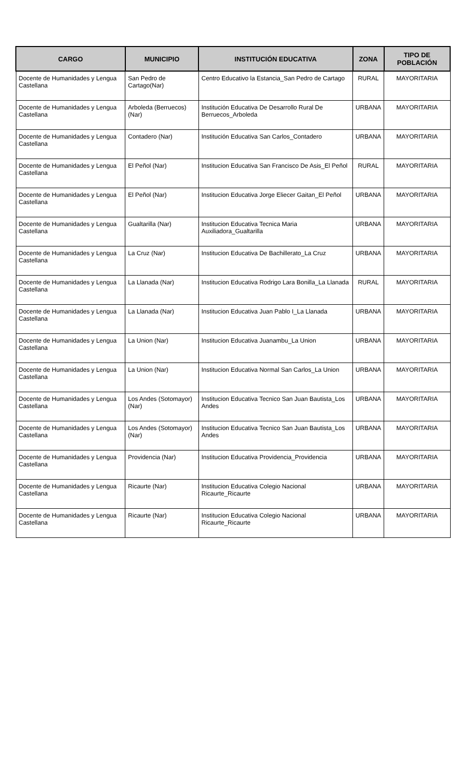| CARGO | MUNICIPIO | INSTITUCIÓN EDUCATIVA | ZONA | TIPO DE POBLACIÓN |
| --- | --- | --- | --- | --- |
| Docente de Humanidades y Lengua Castellana | San Pedro de Cartago(Nar) | Centro Educativo la Estancia_San Pedro de Cartago | RURAL | MAYORITARIA |
| Docente de Humanidades y Lengua Castellana | Arboleda (Berruecos) (Nar) | Institución Educativa De Desarrollo Rural De Berruecos_Arboleda | URBANA | MAYORITARIA |
| Docente de Humanidades y Lengua Castellana | Contadero (Nar) | Institución Educativa San Carlos_Contadero | URBANA | MAYORITARIA |
| Docente de Humanidades y Lengua Castellana | El Peñol (Nar) | Institucion Educativa San Francisco De Asis_El Peñol | RURAL | MAYORITARIA |
| Docente de Humanidades y Lengua Castellana | El Peñol (Nar) | Institucion Educativa Jorge Eliecer Gaitan_El Peñol | URBANA | MAYORITARIA |
| Docente de Humanidades y Lengua Castellana | Gualtarilla (Nar) | Institucion Educativa Tecnica Maria Auxiliadora_Gualtarilla | URBANA | MAYORITARIA |
| Docente de Humanidades y Lengua Castellana | La Cruz (Nar) | Institucion Educativa De Bachillerato_La Cruz | URBANA | MAYORITARIA |
| Docente de Humanidades y Lengua Castellana | La Llanada (Nar) | Institucion Educativa Rodrigo Lara Bonilla_La Llanada | RURAL | MAYORITARIA |
| Docente de Humanidades y Lengua Castellana | La Llanada (Nar) | Institucion Educativa Juan Pablo I_La Llanada | URBANA | MAYORITARIA |
| Docente de Humanidades y Lengua Castellana | La Union (Nar) | Institucion Educativa Juanambu_La Union | URBANA | MAYORITARIA |
| Docente de Humanidades y Lengua Castellana | La Union (Nar) | Institucion Educativa Normal San Carlos_La Union | URBANA | MAYORITARIA |
| Docente de Humanidades y Lengua Castellana | Los Andes (Sotomayor) (Nar) | Institucion Educativa Tecnico San Juan Bautista_Los Andes | URBANA | MAYORITARIA |
| Docente de Humanidades y Lengua Castellana | Los Andes (Sotomayor) (Nar) | Institucion Educativa Tecnico San Juan Bautista_Los Andes | URBANA | MAYORITARIA |
| Docente de Humanidades y Lengua Castellana | Providencia (Nar) | Institucion Educativa Providencia_Providencia | URBANA | MAYORITARIA |
| Docente de Humanidades y Lengua Castellana | Ricaurte (Nar) | Institucion Educativa Colegio Nacional Ricaurte_Ricaurte | URBANA | MAYORITARIA |
| Docente de Humanidades y Lengua Castellana | Ricaurte (Nar) | Institucion Educativa Colegio Nacional Ricaurte_Ricaurte | URBANA | MAYORITARIA |